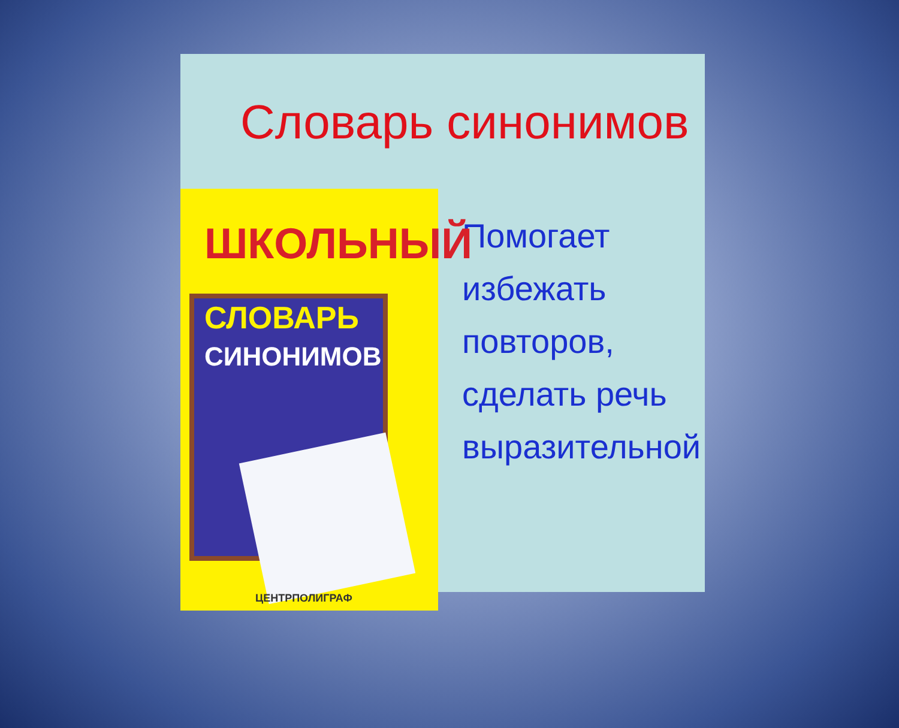Словарь синонимов
ШКОЛЬНЫЙ
СЛОВАРЬ
СИНОНИМОВ
ЦЕНТРПОЛИГРАФ
Помогает
избежать
повторов,
сделать речь
выразительной